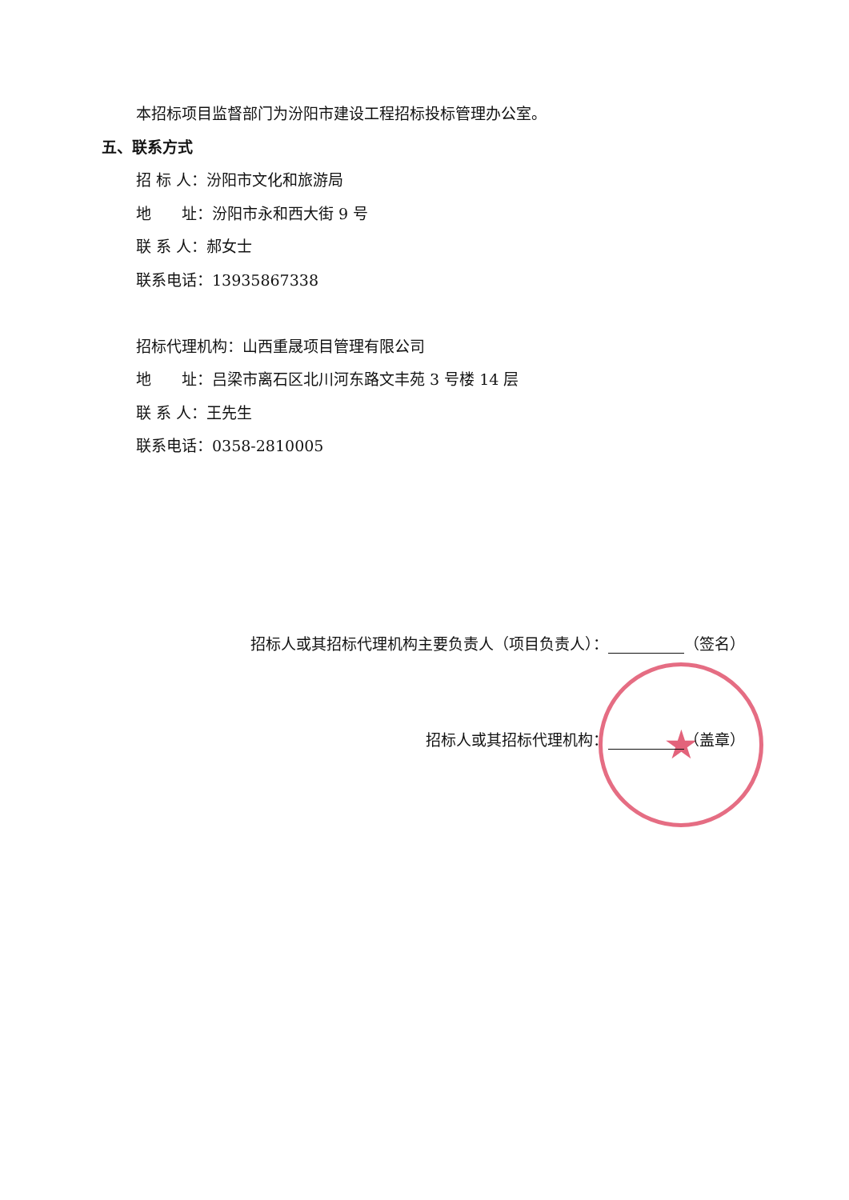本招标项目监督部门为汾阳市建设工程招标投标管理办公室。
五、联系方式
招 标 人：汾阳市文化和旅游局
地　　址：汾阳市永和西大街 9 号
联 系 人：郝女士
联系电话：13935867338
招标代理机构：山西重晟项目管理有限公司
地　　址：吕梁市离石区北川河东路文丰苑 3 号楼 14 层
联 系 人：王先生
联系电话：0358-2810005
★
招标人或其招标代理机构主要负责人（项目负责人）： （签名）
招标人或其招标代理机构： （盖章）